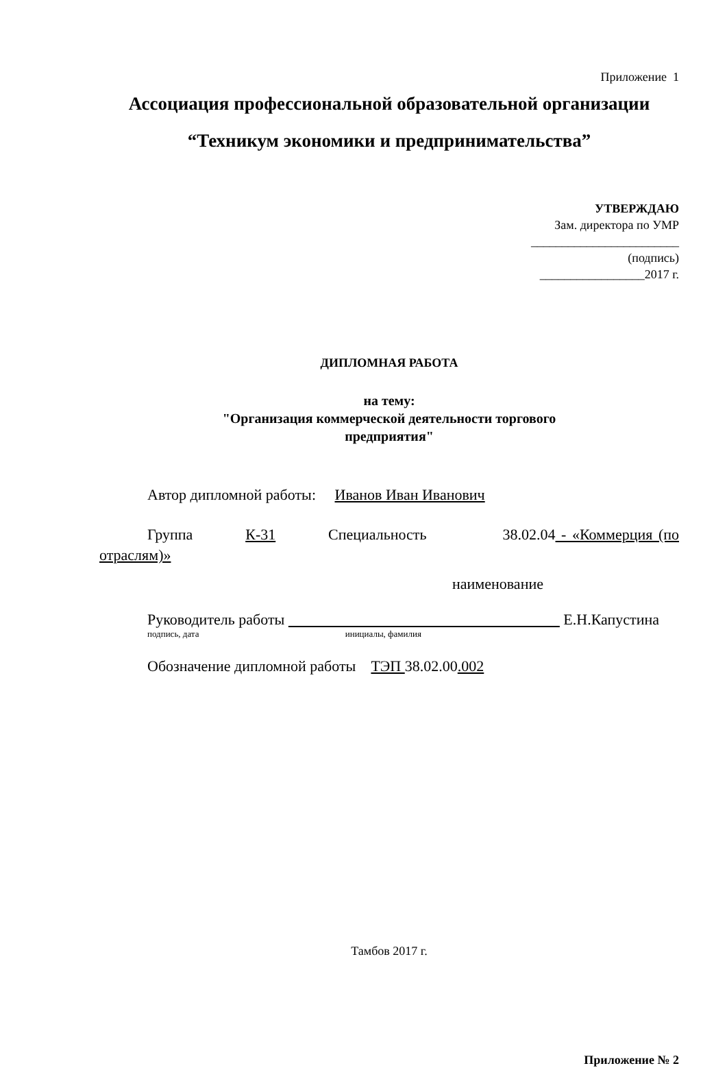Приложение 1
Ассоциация профессиональной образовательной организации
“Техникум экономики и предпринимательства”
УТВЕРЖДАЮ
Зам. директора по УМР
________________________
(подпись)
_________________2017 г.
ДИПЛОМНАЯ РАБОТА
на тему:
"Организация коммерческой деятельности торгового
предприятия"
Автор дипломной работы: Иванов Иван Иванович
Группа К-31 Специальность 38.02.04 - «Коммерция (по отраслям)»
наименование
Руководитель работы Е.Н.Капустина
подпись, дата инициалы, фамилия
Обозначение дипломной работы ТЭП 38.02.00.002
Тамбов 2017 г.
Приложение № 2